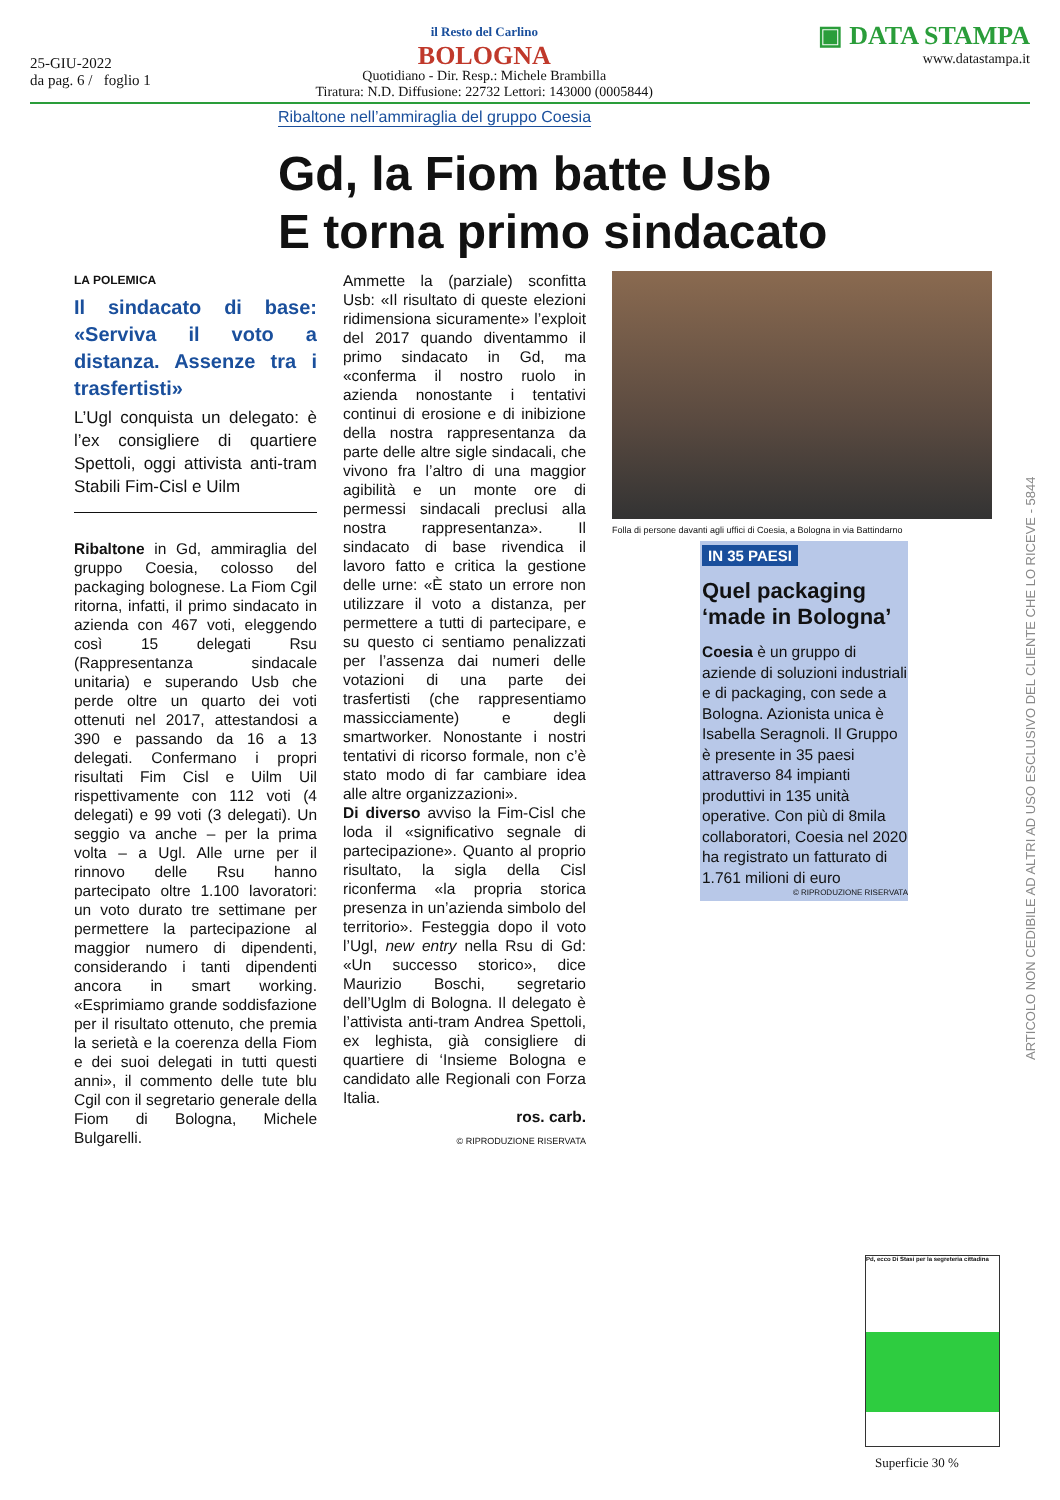25-GIU-2022
da pag. 6 / foglio 1
il Resto del Carlino
BOLOGNA
Quotidiano - Dir. Resp.: Michele Brambilla
Tiratura: N.D. Diffusione: 22732 Lettori: 143000 (0005844)
▣ DATA STAMPA
www.datastampa.it
Ribaltone nell’ammiraglia del gruppo Coesia
Gd, la Fiom batte Usb
E torna primo sindacato
LA POLEMICA
Il sindacato di base: «Serviva il voto a distanza. Assenze tra i trasfertisti»
L’Ugl conquista un delegato: è l’ex consigliere di quartiere Spettoli, oggi attivista anti-tram Stabili Fim-Cisl e Uilm
Ribaltone in Gd, ammiraglia del gruppo Coesia, colosso del packaging bolognese. La Fiom Cgil ritorna, infatti, il primo sindacato in azienda con 467 voti, eleggendo così 15 delegati Rsu (Rappresentanza sindacale unitaria) e superando Usb che perde oltre un quarto dei voti ottenuti nel 2017, attestandosi a 390 e passando da 16 a 13 delegati. Confermano i propri risultati Fim Cisl e Uilm Uil rispettivamente con 112 voti (4 delegati) e 99 voti (3 delegati). Un seggio va anche – per la prima volta – a Ugl. Alle urne per il rinnovo delle Rsu hanno partecipato oltre 1.100 lavoratori: un voto durato tre settimane per permettere la partecipazione al maggior numero di dipendenti, considerando i tanti dipendenti ancora in smart working. «Esprimiamo grande soddisfazione per il risultato ottenuto, che premia la serietà e la coerenza della Fiom e dei suoi delegati in tutti questi anni», il commento delle tute blu Cgil con il segretario generale della Fiom di Bologna, Michele Bulgarelli.
Ammette la (parziale) sconfitta Usb: «Il risultato di queste elezioni ridimensiona sicuramente» l’exploit del 2017 quando diventammo il primo sindacato in Gd, ma «conferma il nostro ruolo in azienda nonostante i tentativi continui di erosione e di inibizione della nostra rappresentanza da parte delle altre sigle sindacali, che vivono fra l’altro di una maggior agibilità e un monte ore di permessi sindacali preclusi alla nostra rappresentanza». Il sindacato di base rivendica il lavoro fatto e critica la gestione delle urne: «È stato un errore non utilizzare il voto a distanza, per permettere a tutti di partecipare, e su questo ci sentiamo penalizzati per l’assenza dai numeri delle votazioni di una parte dei trasfertisti (che rappresentiamo massicciamente) e degli smartworker. Nonostante i nostri tentativi di ricorso formale, non c’è stato modo di far cambiare idea alle altre organizzazioni».
Di diverso avviso la Fim-Cisl che loda il «significativo segnale di partecipazione». Quanto al proprio risultato, la sigla della Cisl riconferma «la propria storica presenza in un’azienda simbolo del territorio». Festeggia dopo il voto l’Ugl, new entry nella Rsu di Gd: «Un successo storico», dice Maurizio Boschi, segretario dell’Uglm di Bologna. Il delegato è l’attivista anti-tram Andrea Spettoli, ex leghista, già consigliere di quartiere di ‘Insieme Bologna e candidato alle Regionali con Forza Italia.
ros. carb.
© RIPRODUZIONE RISERVATA
Folla di persone davanti agli uffici di Coesia, a Bologna in via Battindarno
IN 35 PAESI
Quel packaging ‘made in Bologna’
Coesia è un gruppo di aziende di soluzioni industriali e di packaging, con sede a Bologna. Azionista unica è Isabella Seragnoli. Il Gruppo è presente in 35 paesi attraverso 84 impianti produttivi in 135 unità operative. Con più di 8mila collaboratori, Coesia nel 2020 ha registrato un fatturato di 1.761 milioni di euro
© RIPRODUZIONE RISERVATA
ARTICOLO NON CEDIBILE AD ALTRI AD USO ESCLUSIVO DEL CLIENTE CHE LO RICEVE - 5844
Pd, ecco Di Stasi per la segreteria cittadina
Superficie 30 %